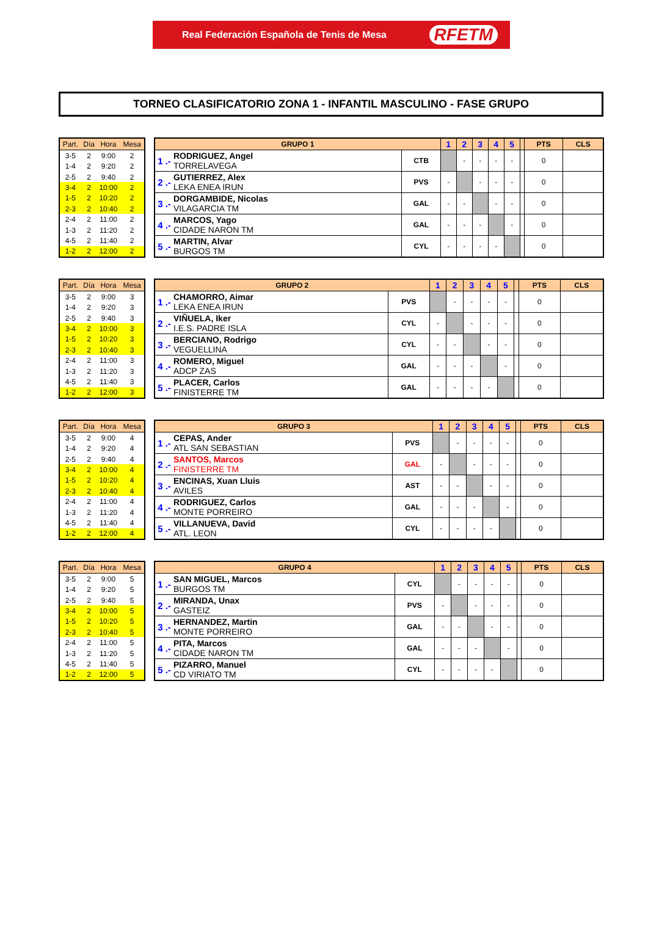Real Federación Española de Tenis de Mesa RFETM
TORNEO CLASIFICATORIO ZONA 1 - INFANTIL MASCULINO - FASE GRUPO
| Part. | Día | Hora | Mesa |
| --- | --- | --- | --- |
| 3-5 | 2 | 9:00 | 2 |
| 1-4 | 2 | 9:20 | 2 |
| 2-5 | 2 | 9:40 | 2 |
| 3-4 | 2 | 10:00 | 2 |
| 1-5 | 2 | 10:20 | 2 |
| 2-3 | 2 | 10:40 | 2 |
| 2-4 | 2 | 11:00 | 2 |
| 1-3 | 2 | 11:20 | 2 |
| 4-5 | 2 | 11:40 | 2 |
| 1-2 | 2 | 12:00 | 2 |
| GRUPO 1 | | | 1 | 2 | 3 | 4 | 5 | | PTS | CLS |
| --- | --- | --- | --- | --- | --- | --- | --- | --- | --- | --- |
| 1 .- | RODRIGUEZ, Angel TORRELAVEGA | CTB | | - | - | - | - | | 0 | |
| 2 .- | GUTIERREZ, Alex LEKA ENEA IRUN | PVS | - | | - | - | - | | 0 | |
| 3 .- | DORGAMBIDE, Nicolas VILAGARCIA TM | GAL | - | - | | - | - | | 0 | |
| 4 .- | MARCOS, Yago CIDADE NARON TM | GAL | - | - | - | | - | | 0 | |
| 5 .- | MARTIN, Alvar BURGOS TM | CYL | - | - | - | - | | | 0 | |
| Part. | Día | Hora | Mesa |
| --- | --- | --- | --- |
| 3-5 | 2 | 9:00 | 3 |
| 1-4 | 2 | 9:20 | 3 |
| 2-5 | 2 | 9:40 | 3 |
| 3-4 | 2 | 10:00 | 3 |
| 1-5 | 2 | 10:20 | 3 |
| 2-3 | 2 | 10:40 | 3 |
| 2-4 | 2 | 11:00 | 3 |
| 1-3 | 2 | 11:20 | 3 |
| 4-5 | 2 | 11:40 | 3 |
| 1-2 | 2 | 12:00 | 3 |
| GRUPO 2 | | | 1 | 2 | 3 | 4 | 5 | | PTS | CLS |
| --- | --- | --- | --- | --- | --- | --- | --- | --- | --- | --- |
| 1 .- | CHAMORRO, Aimar LEKA ENEA IRUN | PVS | | - | - | - | - | | 0 | |
| 2 .- | VIÑUELA, Iker I.E.S. PADRE ISLA | CYL | - | | - | - | - | | 0 | |
| 3 .- | BERCIANO, Rodrigo VEGUELLINA | CYL | - | - | | - | - | | 0 | |
| 4 .- | ROMERO, Miguel ADCP ZAS | GAL | - | - | - | | - | | 0 | |
| 5 .- | PLACER, Carlos FINISTERRE TM | GAL | - | - | - | - | | | 0 | |
| Part. | Día | Hora | Mesa |
| --- | --- | --- | --- |
| 3-5 | 2 | 9:00 | 4 |
| 1-4 | 2 | 9:20 | 4 |
| 2-5 | 2 | 9:40 | 4 |
| 3-4 | 2 | 10:00 | 4 |
| 1-5 | 2 | 10:20 | 4 |
| 2-3 | 2 | 10:40 | 4 |
| 2-4 | 2 | 11:00 | 4 |
| 1-3 | 2 | 11:20 | 4 |
| 4-5 | 2 | 11:40 | 4 |
| 1-2 | 2 | 12:00 | 4 |
| GRUPO 3 | | | 1 | 2 | 3 | 4 | 5 | | PTS | CLS |
| --- | --- | --- | --- | --- | --- | --- | --- | --- | --- | --- |
| 1 .- | CEPAS, Ander ATL SAN SEBASTIAN | PVS | | - | - | - | - | | 0 | |
| 2 .- | SANTOS, Marcos FINISTERRE TM | GAL | - | | - | - | - | | 0 | |
| 3 .- | ENCINAS, Xuan Lluis AVILES | AST | - | - | | - | - | | 0 | |
| 4 .- | RODRIGUEZ, Carlos MONTE PORREIRO | GAL | - | - | - | | - | | 0 | |
| 5 .- | VILLANUEVA, David ATL. LEON | CYL | - | - | - | - | | | 0 | |
| Part. | Día | Hora | Mesa |
| --- | --- | --- | --- |
| 3-5 | 2 | 9:00 | 5 |
| 1-4 | 2 | 9:20 | 5 |
| 2-5 | 2 | 9:40 | 5 |
| 3-4 | 2 | 10:00 | 5 |
| 1-5 | 2 | 10:20 | 5 |
| 2-3 | 2 | 10:40 | 5 |
| 2-4 | 2 | 11:00 | 5 |
| 1-3 | 2 | 11:20 | 5 |
| 4-5 | 2 | 11:40 | 5 |
| 1-2 | 2 | 12:00 | 5 |
| GRUPO 4 | | | 1 | 2 | 3 | 4 | 5 | | PTS | CLS |
| --- | --- | --- | --- | --- | --- | --- | --- | --- | --- | --- |
| 1 .- | SAN MIGUEL, Marcos BURGOS TM | CYL | | - | - | - | - | | 0 | |
| 2 .- | MIRANDA, Unax GASTEIZ | PVS | - | | - | - | - | | 0 | |
| 3 .- | HERNANDEZ, Martin MONTE PORREIRO | GAL | - | - | | - | - | | 0 | |
| 4 .- | PITA, Marcos CIDADE NARON TM | GAL | - | - | - | | - | | 0 | |
| 5 .- | PIZARRO, Manuel CD VIRIATO TM | CYL | - | - | - | - | | | 0 | |